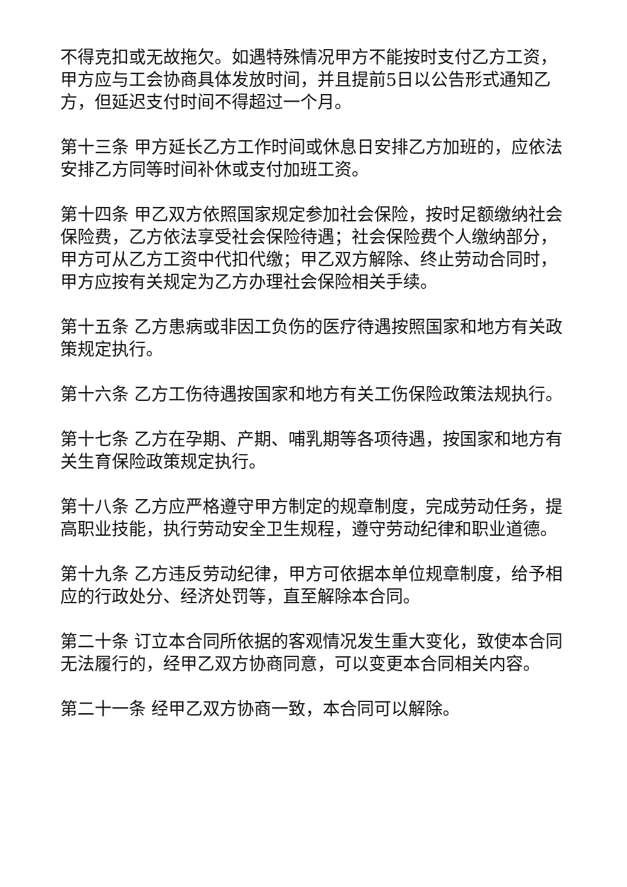不得克扣或无故拖欠。如遇特殊情况甲方不能按时支付乙方工资，甲方应与工会协商具体发放时间，并且提前5日以公告形式通知乙方，但延迟支付时间不得超过一个月。
第十三条 甲方延长乙方工作时间或休息日安排乙方加班的，应依法安排乙方同等时间补休或支付加班工资。
第十四条 甲乙双方依照国家规定参加社会保险，按时足额缴纳社会保险费，乙方依法享受社会保险待遇；社会保险费个人缴纳部分，甲方可从乙方工资中代扣代缴；甲乙双方解除、终止劳动合同时，甲方应按有关规定为乙方办理社会保险相关手续。
第十五条 乙方患病或非因工负伤的医疗待遇按照国家和地方有关政策规定执行。
第十六条 乙方工伤待遇按国家和地方有关工伤保险政策法规执行。
第十七条 乙方在孕期、产期、哺乳期等各项待遇，按国家和地方有关生育保险政策规定执行。
第十八条 乙方应严格遵守甲方制定的规章制度，完成劳动任务，提高职业技能，执行劳动安全卫生规程，遵守劳动纪律和职业道德。
第十九条 乙方违反劳动纪律，甲方可依据本单位规章制度，给予相应的行政处分、经济处罚等，直至解除本合同。
第二十条 订立本合同所依据的客观情况发生重大变化，致使本合同无法履行的，经甲乙双方协商同意，可以变更本合同相关内容。
第二十一条 经甲乙双方协商一致，本合同可以解除。